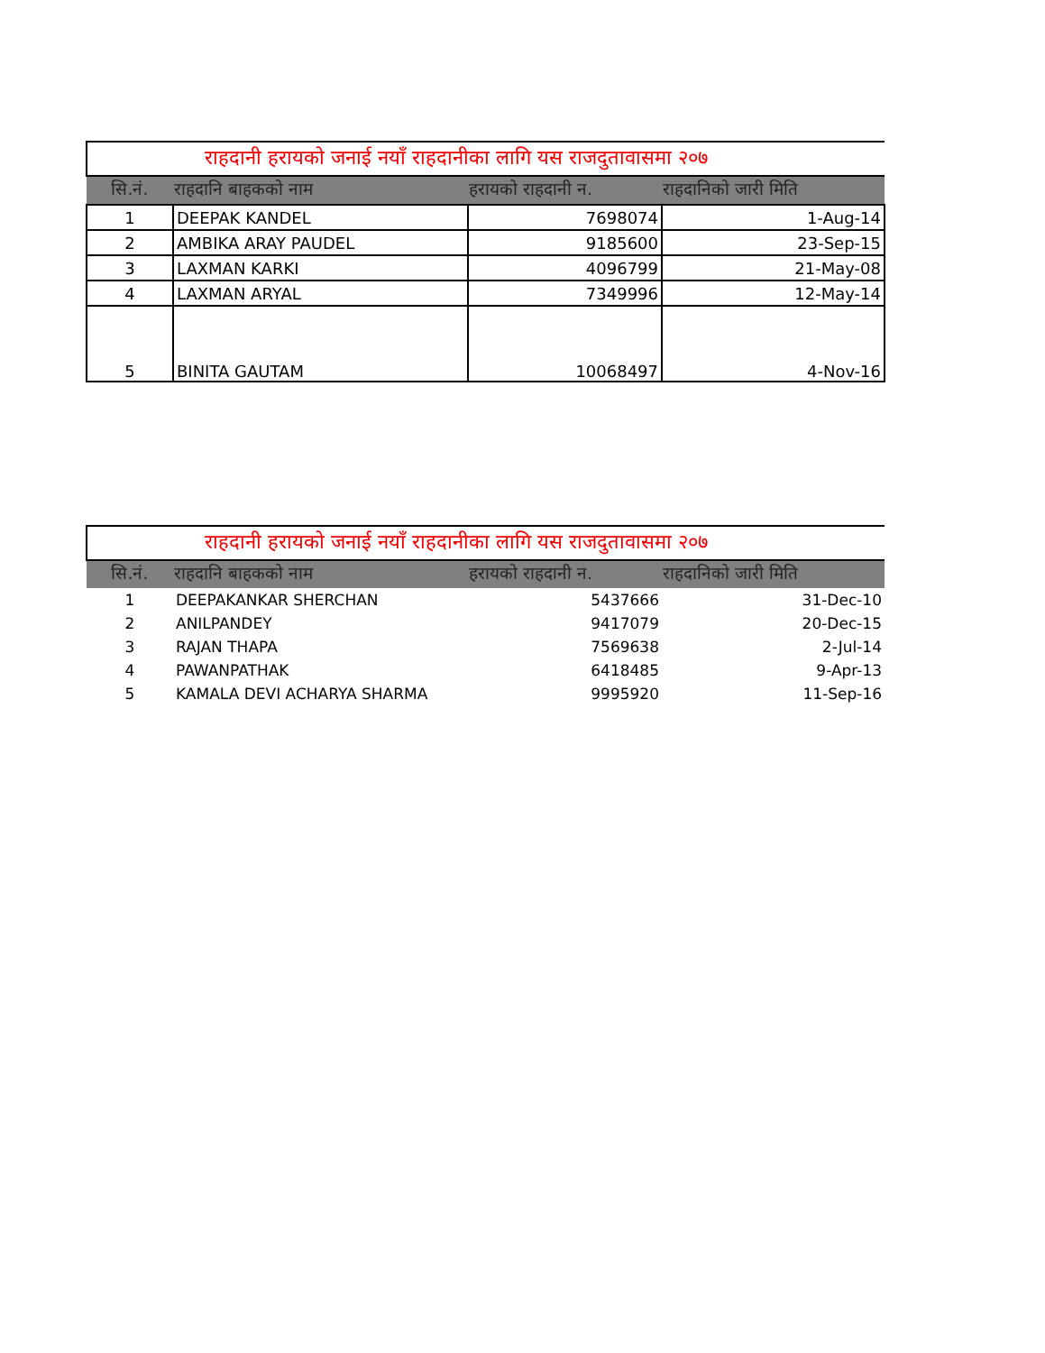| राहदानी हरायको जनाई नयाँ राहदानीका लागि यस राजदुतावासमा २०७ | | | |
| सि.नं. | राहदानि बाहकको नाम | हरायको राहदानी न. | राहदानिको जारी मिति |
| 1 | DEEPAK KANDEL | 7698074 | 1-Aug-14 |
| 2 | AMBIKA ARAY PAUDEL | 9185600 | 23-Sep-15 |
| 3 | LAXMAN KARKI | 4096799 | 21-May-08 |
| 4 | LAXMAN ARYAL | 7349996 | 12-May-14 |
| 5 | BINITA GAUTAM | 10068497 | 4-Nov-16 |
| राहदानी हरायको जनाई नयाँ राहदानीका लागि यस राजदुतावासमा २०७ | | | |
| सि.नं. | राहदानि बाहकको नाम | हरायको राहदानी न. | राहदानिको जारी मिति |
| 1 | DEEPAKANKAR SHERCHAN | 5437666 | 31-Dec-10 |
| 2 | ANILPANDEY | 9417079 | 20-Dec-15 |
| 3 | RAJAN THAPA | 7569638 | 2-Jul-14 |
| 4 | PAWANPATHAK | 6418485 | 9-Apr-13 |
| 5 | KAMALA DEVI ACHARYA SHARMA | 9995920 | 11-Sep-16 |